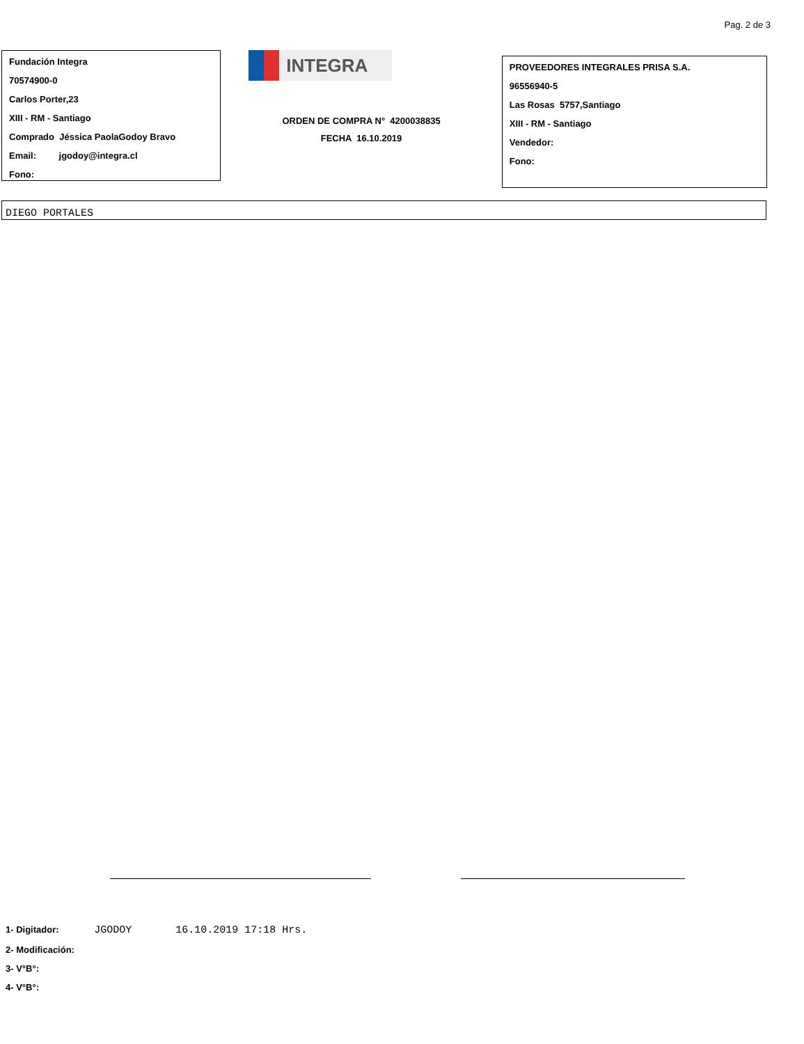Pag. 2 de 3
Fundación Integra
70574900-0
Carlos Porter,23
XIII - RM - Santiago
Comprado Jéssica PaolaGodoy Bravo
Email: jgodoy@integra.cl
Fono:
INTEGRA
ORDEN DE COMPRA N° 4200038835
FECHA 16.10.2019
PROVEEDORES INTEGRALES PRISA S.A.
96556940-5
Las Rosas 5757,Santiago
XIII - RM - Santiago
Vendedor:
Fono:
DIEGO PORTALES
1- Digitador: JGODOY 16.10.2019 17:18 Hrs.
2- Modificación:
3- V°B°:
4- V°B°: